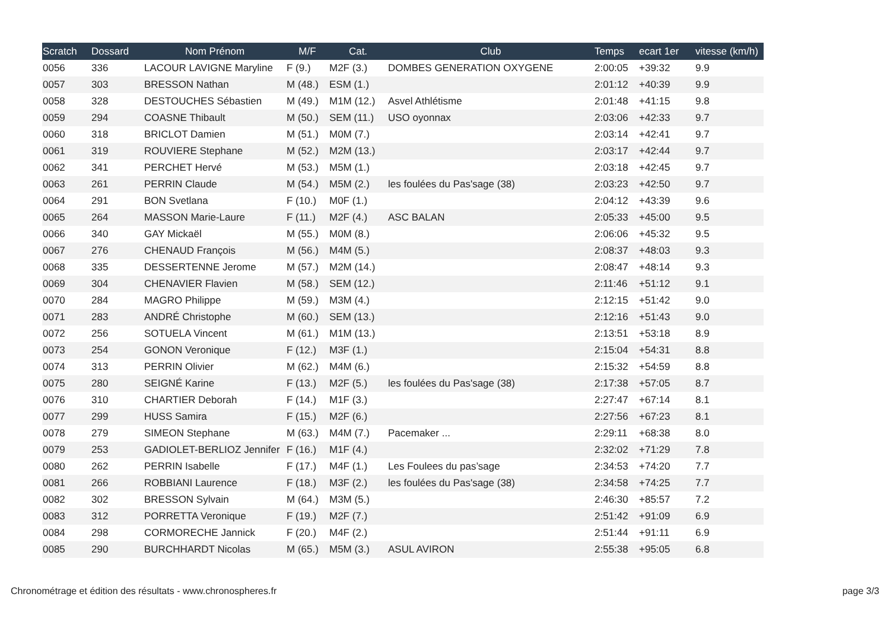| Scratch | Dossard | Nom Prénom | M/F | Cat. | Club | Temps | ecart 1er | vitesse (km/h) |
| --- | --- | --- | --- | --- | --- | --- | --- | --- |
| 0056 | 336 | LACOUR LAVIGNE Maryline | F (9.) | M2F (3.) | DOMBES GENERATION OXYGENE | 2:00:05 | +39:32 | 9.9 |
| 0057 | 303 | BRESSON Nathan | M (48.) | ESM (1.) | | 2:01:12 | +40:39 | 9.9 |
| 0058 | 328 | DESTOUCHES Sébastien | M (49.) | M1M (12.) | Asvel Athlétisme | 2:01:48 | +41:15 | 9.8 |
| 0059 | 294 | COASNE Thibault | M (50.) | SEM (11.) | USO oyonnax | 2:03:06 | +42:33 | 9.7 |
| 0060 | 318 | BRICLOT Damien | M (51.) | M0M (7.) | | 2:03:14 | +42:41 | 9.7 |
| 0061 | 319 | ROUVIERE Stephane | M (52.) | M2M (13.) | | 2:03:17 | +42:44 | 9.7 |
| 0062 | 341 | PERCHET Hervé | M (53.) | M5M (1.) | | 2:03:18 | +42:45 | 9.7 |
| 0063 | 261 | PERRIN Claude | M (54.) | M5M (2.) | les foulées du Pas'sage (38) | 2:03:23 | +42:50 | 9.7 |
| 0064 | 291 | BON Svetlana | F (10.) | M0F (1.) | | 2:04:12 | +43:39 | 9.6 |
| 0065 | 264 | MASSON Marie-Laure | F (11.) | M2F (4.) | ASC BALAN | 2:05:33 | +45:00 | 9.5 |
| 0066 | 340 | GAY Mickaël | M (55.) | M0M (8.) | | 2:06:06 | +45:32 | 9.5 |
| 0067 | 276 | CHENAUD François | M (56.) | M4M (5.) | | 2:08:37 | +48:03 | 9.3 |
| 0068 | 335 | DESSERTENNE Jerome | M (57.) | M2M (14.) | | 2:08:47 | +48:14 | 9.3 |
| 0069 | 304 | CHENAVIER Flavien | M (58.) | SEM (12.) | | 2:11:46 | +51:12 | 9.1 |
| 0070 | 284 | MAGRO Philippe | M (59.) | M3M (4.) | | 2:12:15 | +51:42 | 9.0 |
| 0071 | 283 | ANDRÉ Christophe | M (60.) | SEM (13.) | | 2:12:16 | +51:43 | 9.0 |
| 0072 | 256 | SOTUELA Vincent | M (61.) | M1M (13.) | | 2:13:51 | +53:18 | 8.9 |
| 0073 | 254 | GONON Veronique | F (12.) | M3F (1.) | | 2:15:04 | +54:31 | 8.8 |
| 0074 | 313 | PERRIN Olivier | M (62.) | M4M (6.) | | 2:15:32 | +54:59 | 8.8 |
| 0075 | 280 | SEIGNÉ Karine | F (13.) | M2F (5.) | les foulées du Pas'sage (38) | 2:17:38 | +57:05 | 8.7 |
| 0076 | 310 | CHARTIER Deborah | F (14.) | M1F (3.) | | 2:27:47 | +67:14 | 8.1 |
| 0077 | 299 | HUSS Samira | F (15.) | M2F (6.) | | 2:27:56 | +67:23 | 8.1 |
| 0078 | 279 | SIMEON Stephane | M (63.) | M4M (7.) | Pacemaker ... | 2:29:11 | +68:38 | 8.0 |
| 0079 | 253 | GADIOLET-BERLIOZ Jennifer | F (16.) | M1F (4.) | | 2:32:02 | +71:29 | 7.8 |
| 0080 | 262 | PERRIN Isabelle | F (17.) | M4F (1.) | Les Foulees du pas’sage | 2:34:53 | +74:20 | 7.7 |
| 0081 | 266 | ROBBIANI Laurence | F (18.) | M3F (2.) | les foulées du Pas'sage (38) | 2:34:58 | +74:25 | 7.7 |
| 0082 | 302 | BRESSON Sylvain | M (64.) | M3M (5.) | | 2:46:30 | +85:57 | 7.2 |
| 0083 | 312 | PORRETTA Veronique | F (19.) | M2F (7.) | | 2:51:42 | +91:09 | 6.9 |
| 0084 | 298 | CORMORECHE Jannick | F (20.) | M4F (2.) | | 2:51:44 | +91:11 | 6.9 |
| 0085 | 290 | BURCHHARDT Nicolas | M (65.) | M5M (3.) | ASUL AVIRON | 2:55:38 | +95:05 | 6.8 |
Chronométrage et édition des résultats - www.chronospheres.fr page 3/3